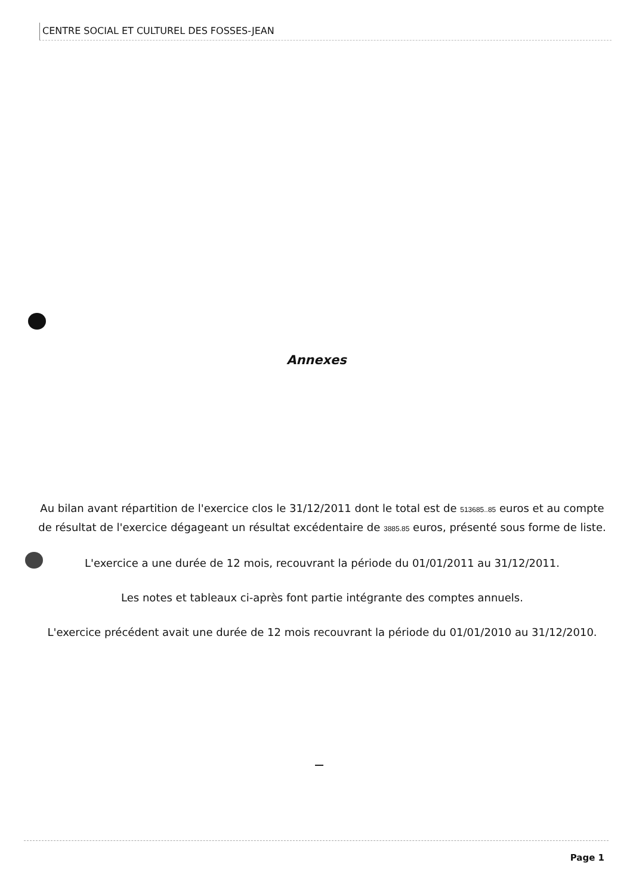CENTRE SOCIAL ET CULTUREL DES FOSSES-JEAN
Annexes
Au bilan avant répartition de l'exercice clos le 31/12/2011 dont le total est de 513685..85 euros et au compte de résultat de l'exercice dégageant un résultat excédentaire de 3885.85 euros, présenté sous forme de liste.
L'exercice a une durée de 12 mois, recouvrant la période du 01/01/2011 au 31/12/2011.
Les notes et tableaux ci-après font partie intégrante des comptes annuels.
L'exercice précédent avait une durée de 12 mois recouvrant la période du 01/01/2010 au 31/12/2010.
Page 1